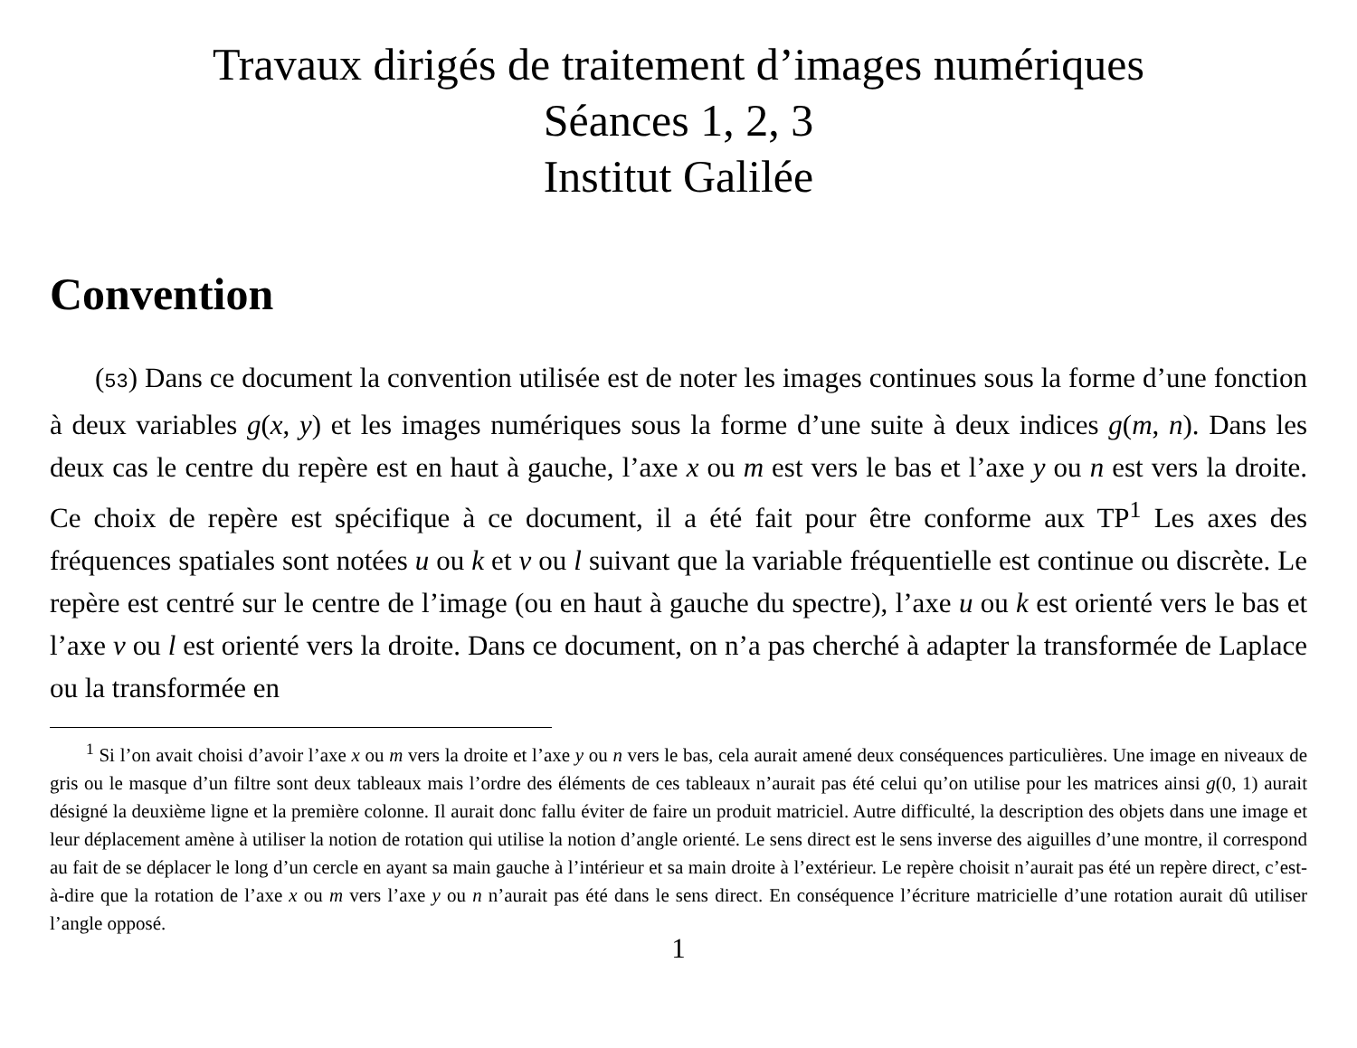Travaux dirigés de traitement d’images numériques
Séances 1, 2, 3
Institut Galilée
Convention
(53) Dans ce document la convention utilisée est de noter les images continues sous la forme d’une fonction à deux variables g(x, y) et les images numériques sous la forme d’une suite à deux indices g(m, n). Dans les deux cas le centre du repère est en haut à gauche, l’axe x ou m est vers le bas et l’axe y ou n est vers la droite. Ce choix de repère est spécifique à ce document, il a été fait pour être conforme aux TP<sup>1</sup> Les axes des fréquences spatiales sont notées u ou k et v ou l suivant que la variable fréquentielle est continue ou discrète. Le repère est centré sur le centre de l’image (ou en haut à gauche du spectre), l’axe u ou k est orienté vers le bas et l’axe v ou l est orienté vers la droite. Dans ce document, on n’a pas cherché à adapter la transformée de Laplace ou la transformée en
<sup>1</sup> Si l’on avait choisi d’avoir l’axe x ou m vers la droite et l’axe y ou n vers le bas, cela aurait amené deux conséquences particulières. Une image en niveaux de gris ou le masque d’un filtre sont deux tableaux mais l’ordre des éléments de ces tableaux n’aurait pas été celui qu’on utilise pour les matrices ainsi g(0, 1) aurait désigné la deuxième ligne et la première colonne. Il aurait donc fallu éviter de faire un produit matriciel. Autre difficulté, la description des objets dans une image et leur déplacement amène à utiliser la notion de rotation qui utilise la notion d’angle orienté. Le sens direct est le sens inverse des aiguilles d’une montre, il correspond au fait de se déplacer le long d’un cercle en ayant sa main gauche à l’intérieur et sa main droite à l’extérieur. Le repère choisit n’aurait pas été un repère direct, c’est-à-dire que la rotation de l’axe x ou m vers l’axe y ou n n’aurait pas été dans le sens direct. En conséquence l’écriture matricielle d’une rotation aurait dû utiliser l’angle opposé.
1